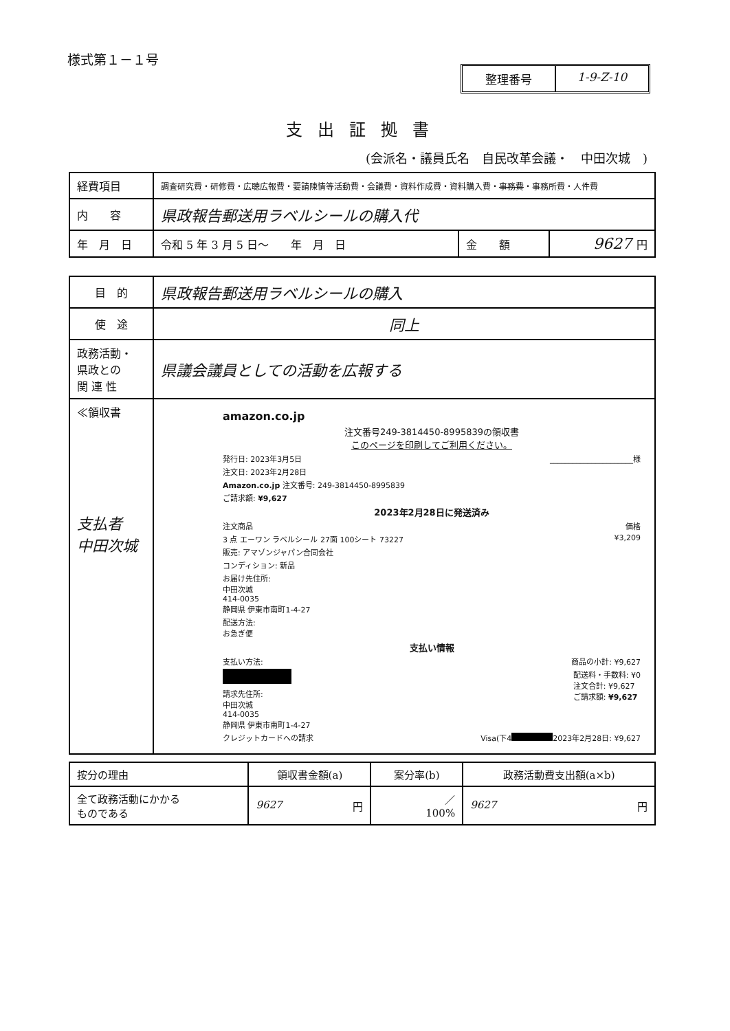様式第１－１号
整理番号 1-9-Z-10
支出証拠書
(会派名・議員氏名　自民改革会議・　中田次城　)
| 経費項目 | 調査研究費・研修費・広聴広報費・要請陳情等活動費・会議費・資料作成費・資料購入費・ 事務費 ・事務所費・人件費 | | |
| 内 容 | 県政報告郵送用ラベルシールの購入代 | | |
| 年 月 日 | 令和 5 年 3 月 5 日～ 年 月 日 | 金 額 | 9627 円 |
| 目 的 | 県政報告郵送用ラベルシールの購入 |
| 使 途 | 同上 |
| 政務活動・ 県政との 関 連 性 | 県議会議員としての活動を広報する |
| ≪領収書 支払者 中田次城 | amazon.co.jp 注文番号249-3814450-8995839の領収書 このページを印刷してご利用ください。 発行日: 2023年3月5日 ______________________様 注文日: 2023年2月28日 Amazon.co.jp 注文番号: 249-3814450-8995839 ご請求額: ¥9,627 2023年2月28日に発送済み 注文商品 価格 3 点 エーワン ラベルシール 27面 100シート 73227 ¥3,209 販売: アマゾンジャパン合同会社 コンディション: 新品 お届け先住所: 中田次城 414-0035 静岡県 伊東市南町1-4-27 配送方法: お急ぎ便 支払い情報 支払い方法: 商品の小計: ¥9,627 配送料・手数料: ¥0 注文合計: ¥9,627 ご請求額: ¥9,627 請求先住所: 中田次城 414-0035 静岡県 伊東市南町1-4-27 クレジットカードへの請求 Visa(下4 2023年2月28日: ¥9,627 |
| 按分の理由 | 領収書金額(a) | 案分率(b) | 政務活動費支出額(a×b) |
| 全て政務活動にかかる ものである | 9627 円 | ／ 100% | 9627 円 |